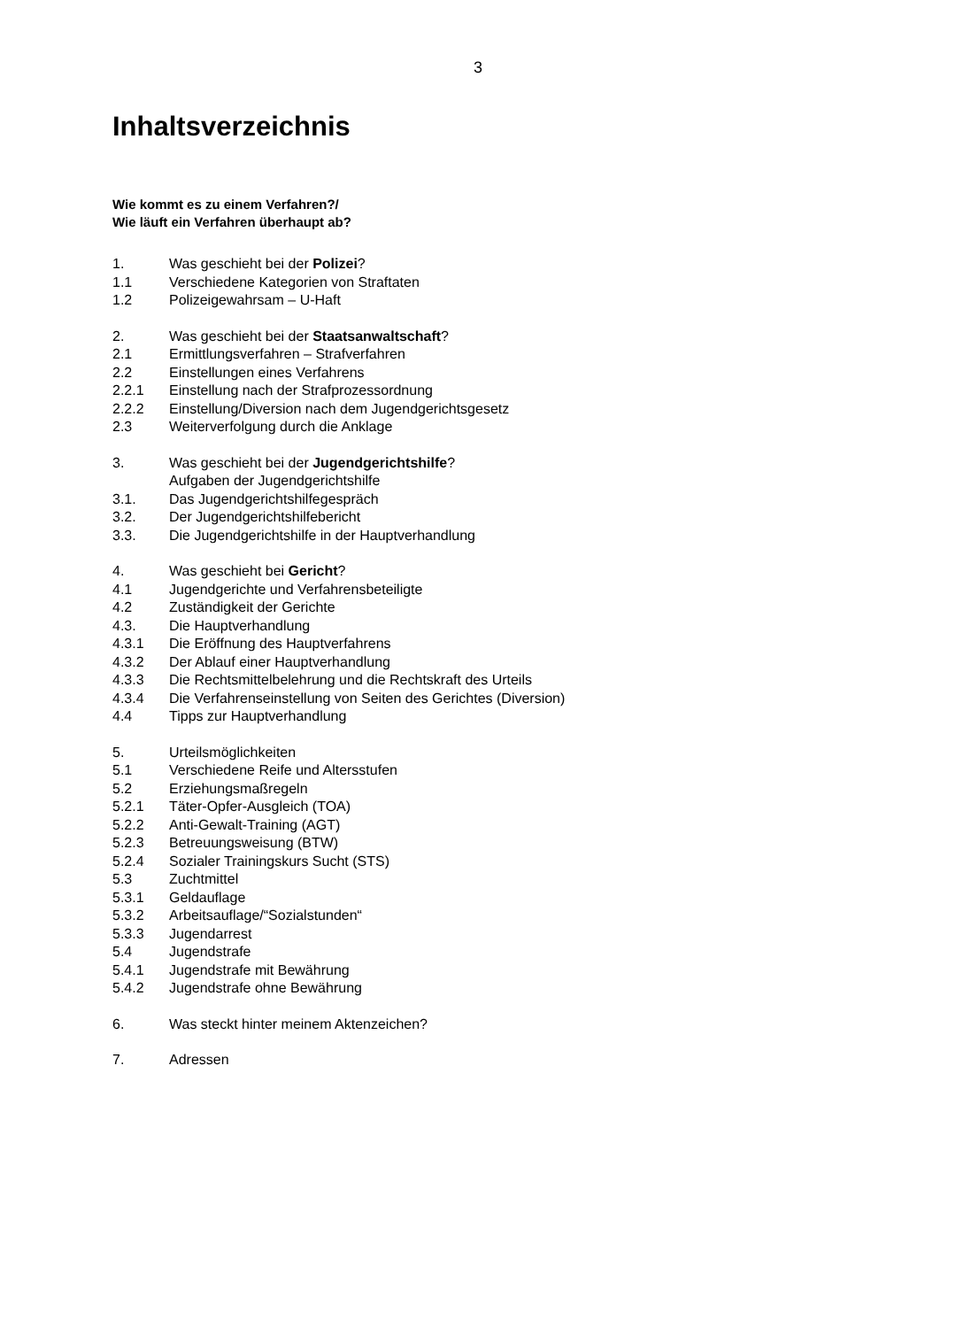3
Inhaltsverzeichnis
Wie kommt es zu einem Verfahren?/
Wie läuft ein Verfahren überhaupt ab?
1. Was geschieht bei der Polizei?
1.1 Verschiedene Kategorien von Straftaten
1.2 Polizeigewahrsam – U-Haft
2. Was geschieht bei der Staatsanwaltschaft?
2.1 Ermittlungsverfahren – Strafverfahren
2.2 Einstellungen eines Verfahrens
2.2.1 Einstellung nach der Strafprozessordnung
2.2.2 Einstellung/Diversion nach dem Jugendgerichtsgesetz
2.3 Weiterverfolgung durch die Anklage
3. Was geschieht bei der Jugendgerichtshilfe?
Aufgaben der Jugendgerichtshilfe
3.1. Das Jugendgerichtshilfegespräch
3.2. Der Jugendgerichtshilfebericht
3.3. Die Jugendgerichtshilfe in der Hauptverhandlung
4. Was geschieht bei Gericht?
4.1 Jugendgerichte und Verfahrensbeteiligte
4.2 Zuständigkeit der Gerichte
4.3. Die Hauptverhandlung
4.3.1 Die Eröffnung des Hauptverfahrens
4.3.2 Der Ablauf einer Hauptverhandlung
4.3.3 Die Rechtsmittelbelehrung und die Rechtskraft des Urteils
4.3.4 Die Verfahrenseinstellung von Seiten des Gerichtes (Diversion)
4.4 Tipps zur Hauptverhandlung
5. Urteilsmöglichkeiten
5.1 Verschiedene Reife und Altersstufen
5.2 Erziehungsmaßregeln
5.2.1 Täter-Opfer-Ausgleich (TOA)
5.2.2 Anti-Gewalt-Training (AGT)
5.2.3 Betreuungsweisung (BTW)
5.2.4 Sozialer Trainingskurs Sucht (STS)
5.3 Zuchtmittel
5.3.1 Geldauflage
5.3.2 Arbeitsauflage/“Sozialstunden“
5.3.3 Jugendarrest
5.4 Jugendstrafe
5.4.1 Jugendstrafe mit Bewährung
5.4.2 Jugendstrafe ohne Bewährung
6. Was steckt hinter meinem Aktenzeichen?
7. Adressen